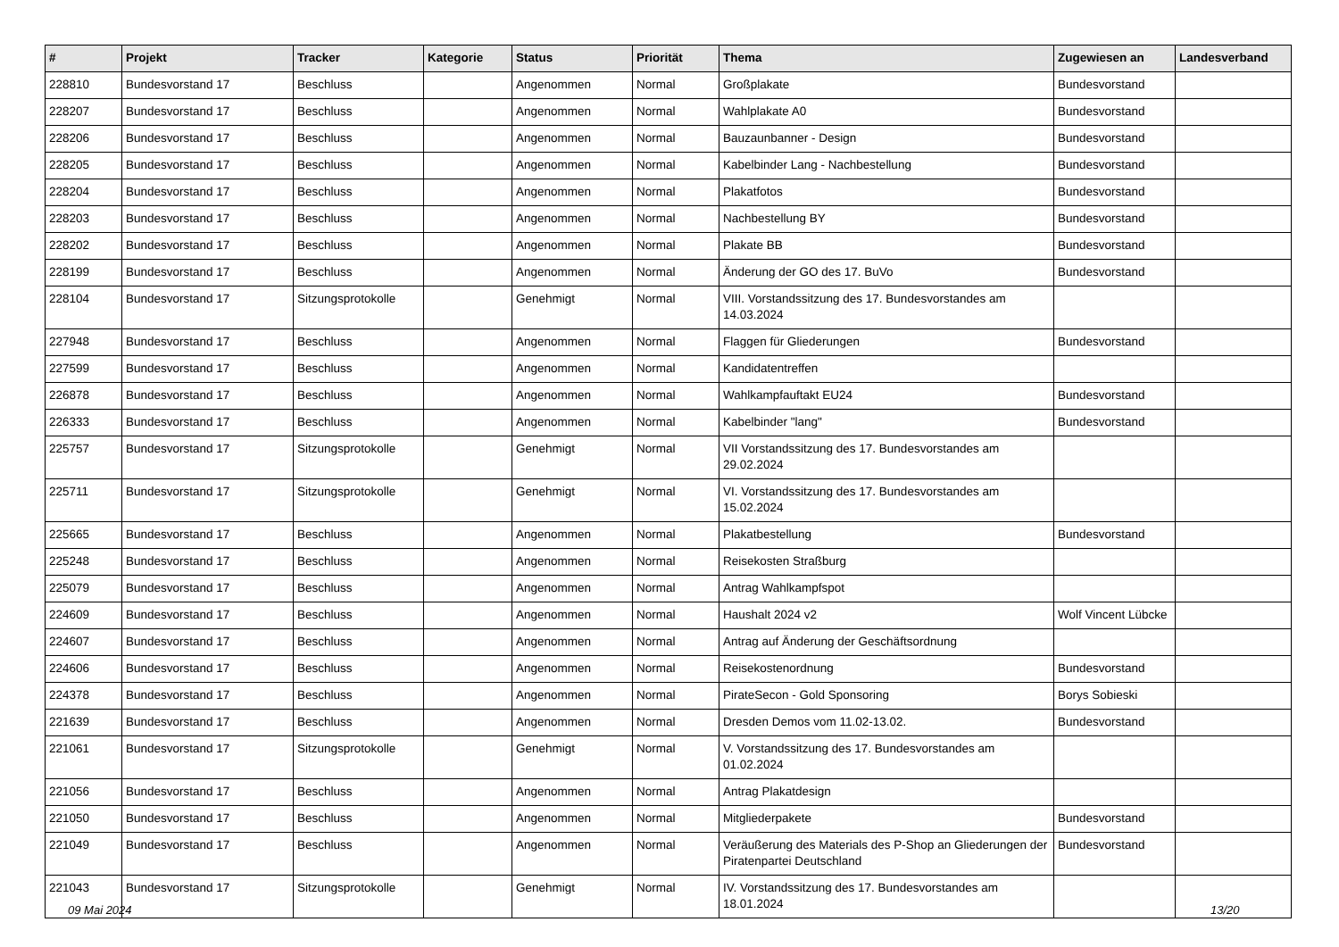| # | Projekt | Tracker | Kategorie | Status | Priorität | Thema | Zugewiesen an | Landesverband |
| --- | --- | --- | --- | --- | --- | --- | --- | --- |
| 228810 | Bundesvorstand 17 | Beschluss | | Angenommen | Normal | Großplakate | Bundesvorstand | |
| 228207 | Bundesvorstand 17 | Beschluss | | Angenommen | Normal | Wahlplakate A0 | Bundesvorstand | |
| 228206 | Bundesvorstand 17 | Beschluss | | Angenommen | Normal | Bauzaunbanner - Design | Bundesvorstand | |
| 228205 | Bundesvorstand 17 | Beschluss | | Angenommen | Normal | Kabelbinder Lang - Nachbestellung | Bundesvorstand | |
| 228204 | Bundesvorstand 17 | Beschluss | | Angenommen | Normal | Plakatfotos | Bundesvorstand | |
| 228203 | Bundesvorstand 17 | Beschluss | | Angenommen | Normal | Nachbestellung BY | Bundesvorstand | |
| 228202 | Bundesvorstand 17 | Beschluss | | Angenommen | Normal | Plakate BB | Bundesvorstand | |
| 228199 | Bundesvorstand 17 | Beschluss | | Angenommen | Normal | Änderung der GO des 17. BuVo | Bundesvorstand | |
| 228104 | Bundesvorstand 17 | Sitzungsprotokolle | | Genehmigt | Normal | VIII. Vorstandssitzung des 17. Bundesvorstandes am 14.03.2024 | | |
| 227948 | Bundesvorstand 17 | Beschluss | | Angenommen | Normal | Flaggen für Gliederungen | Bundesvorstand | |
| 227599 | Bundesvorstand 17 | Beschluss | | Angenommen | Normal | Kandidatentreffen | | |
| 226878 | Bundesvorstand 17 | Beschluss | | Angenommen | Normal | Wahlkampfauftakt EU24 | Bundesvorstand | |
| 226333 | Bundesvorstand 17 | Beschluss | | Angenommen | Normal | Kabelbinder "lang" | Bundesvorstand | |
| 225757 | Bundesvorstand 17 | Sitzungsprotokolle | | Genehmigt | Normal | VII Vorstandssitzung des 17. Bundesvorstandes am 29.02.2024 | | |
| 225711 | Bundesvorstand 17 | Sitzungsprotokolle | | Genehmigt | Normal | VI. Vorstandssitzung des 17. Bundesvorstandes am 15.02.2024 | | |
| 225665 | Bundesvorstand 17 | Beschluss | | Angenommen | Normal | Plakatbestellung | Bundesvorstand | |
| 225248 | Bundesvorstand 17 | Beschluss | | Angenommen | Normal | Reisekosten Straßburg | | |
| 225079 | Bundesvorstand 17 | Beschluss | | Angenommen | Normal | Antrag Wahlkampfspot | | |
| 224609 | Bundesvorstand 17 | Beschluss | | Angenommen | Normal | Haushalt 2024 v2 | Wolf Vincent Lübcke | |
| 224607 | Bundesvorstand 17 | Beschluss | | Angenommen | Normal | Antrag auf Änderung der Geschäftsordnung | | |
| 224606 | Bundesvorstand 17 | Beschluss | | Angenommen | Normal | Reisekostenordnung | Bundesvorstand | |
| 224378 | Bundesvorstand 17 | Beschluss | | Angenommen | Normal | PirateSecon - Gold Sponsoring | Borys Sobieski | |
| 221639 | Bundesvorstand 17 | Beschluss | | Angenommen | Normal | Dresden Demos vom 11.02-13.02. | Bundesvorstand | |
| 221061 | Bundesvorstand 17 | Sitzungsprotokolle | | Genehmigt | Normal | V. Vorstandssitzung des 17. Bundesvorstandes am 01.02.2024 | | |
| 221056 | Bundesvorstand 17 | Beschluss | | Angenommen | Normal | Antrag Plakatdesign | | |
| 221050 | Bundesvorstand 17 | Beschluss | | Angenommen | Normal | Mitgliederpakete | Bundesvorstand | |
| 221049 | Bundesvorstand 17 | Beschluss | | Angenommen | Normal | Veräußerung des Materials des P-Shop an Gliederungen der Piratenpartei Deutschland | Bundesvorstand | |
| 221043 | Bundesvorstand 17 | Sitzungsprotokolle | | Genehmigt | Normal | IV. Vorstandssitzung des 17. Bundesvorstandes am 18.01.2024 | | |
09 Mai 2024 13/20